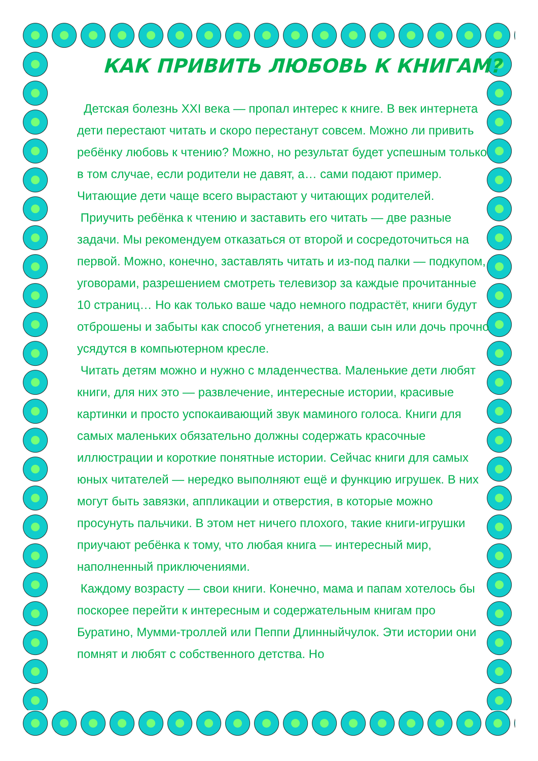КАК ПРИВИТЬ ЛЮБОВЬ К КНИГАМ?
Детская болезнь XXI века — пропал интерес к книге. В век интернета дети перестают читать и скоро перестанут совсем. Можно ли привить ребёнку любовь к чтению? Можно, но результат будет успешным только в том случае, если родители не давят, а… сами подают пример. Читающие дети чаще всего вырастают у читающих родителей.
Приучить ребёнка к чтению и заставить его читать — две разные задачи. Мы рекомендуем отказаться от второй и сосредоточиться на первой. Можно, конечно, заставлять читать и из-под палки — подкупом, уговорами, разрешением смотреть телевизор за каждые прочитанные 10 страниц… Но как только ваше чадо немного подрастёт, книги будут отброшены и забыты как способ угнетения, а ваши сын или дочь прочно усядутся в компьютерном кресле.
Читать детям можно и нужно с младенчества. Маленькие дети любят книги, для них это — развлечение, интересные истории, красивые картинки и просто успокаивающий звук маминого голоса. Книги для самых маленьких обязательно должны содержать красочные иллюстрации и короткие понятные истории. Сейчас книги для самых юных читателей — нередко выполняют ещё и функцию игрушек. В них могут быть завязки, аппликации и отверстия, в которые можно просунуть пальчики. В этом нет ничего плохого, такие книги-игрушки приучают ребёнка к тому, что любая книга — интересный мир, наполненный приключениями.
Каждому возрасту — свои книги. Конечно, мама и папам хотелось бы поскорее перейти к интересным и содержательным книгам про Буратино, Мумми-троллей или Пеппи Длинныйчулок. Эти истории они помнят и любят с собственного детства. Но